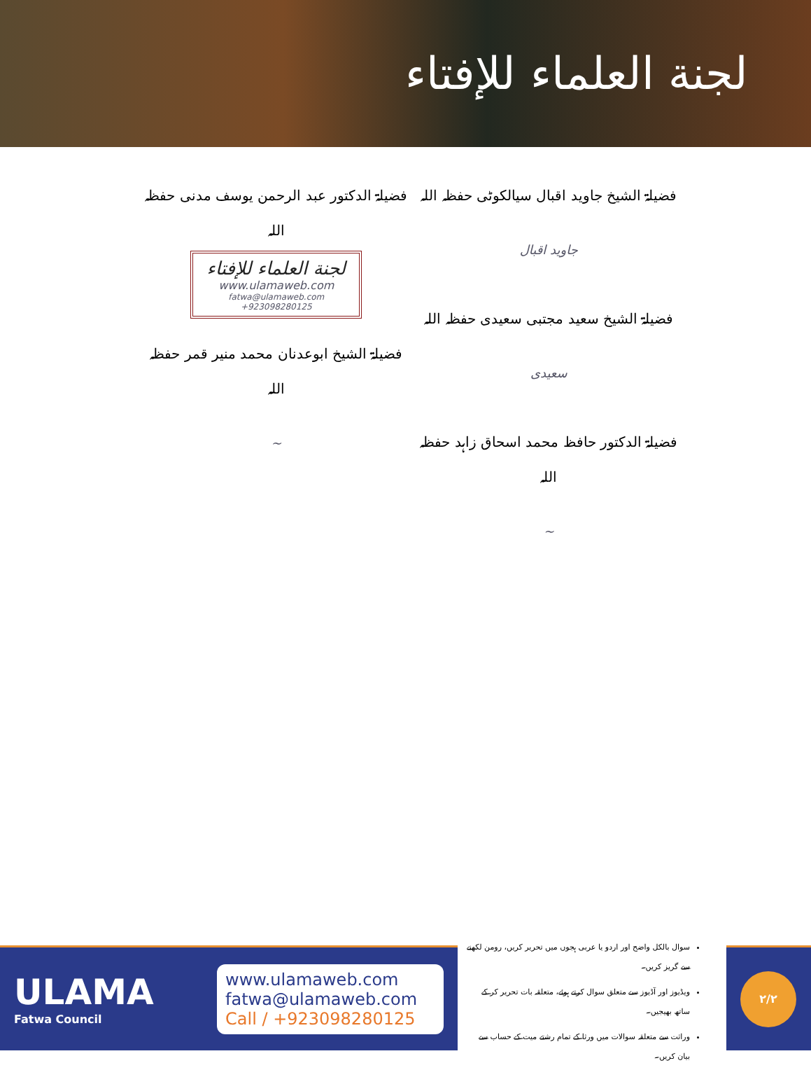لجنة العلماء للإفتاء
فضیلۃ الشیخ جاوید اقبال سیالکوٹی حفظہ اللہ
جاوید اقبال
فضیلۃ الشیخ سعید مجتبی سعیدی حفظہ اللہ
سعیدی
فضیلۃ الدکتور حافظ محمد اسحاق زاہد حفظہ اللہ
~
فضیلۃ الدکتور عبد الرحمن یوسف مدنی حفظہ اللہ
لجنة العلماء للإفتاء
www.ulamaweb.com
fatwa@ulamaweb.com +923098280125
فضیلۃ الشیخ ابوعدنان محمد منیر قمر حفظہ اللہ
~
ULAMA
Fatwa Council
www.ulamaweb.com
fatwa@ulamaweb.com
Call / +923098280125
سوال بالکل واضح اور اردو یا عربی ہجوں میں تحریر کریں، رومن لکھنے سے گریز کریں۔
ویڈیوز اور آڈیوز سے متعلق سوال کرتے ہوئے، متعلقہ بات تحریر کر کے ساتھ بھیجیں۔
وراثت سے متعلقہ سوالات میں ورثا کے تمام رشتے میت کے حساب سے بیان کریں۔
۲/۲